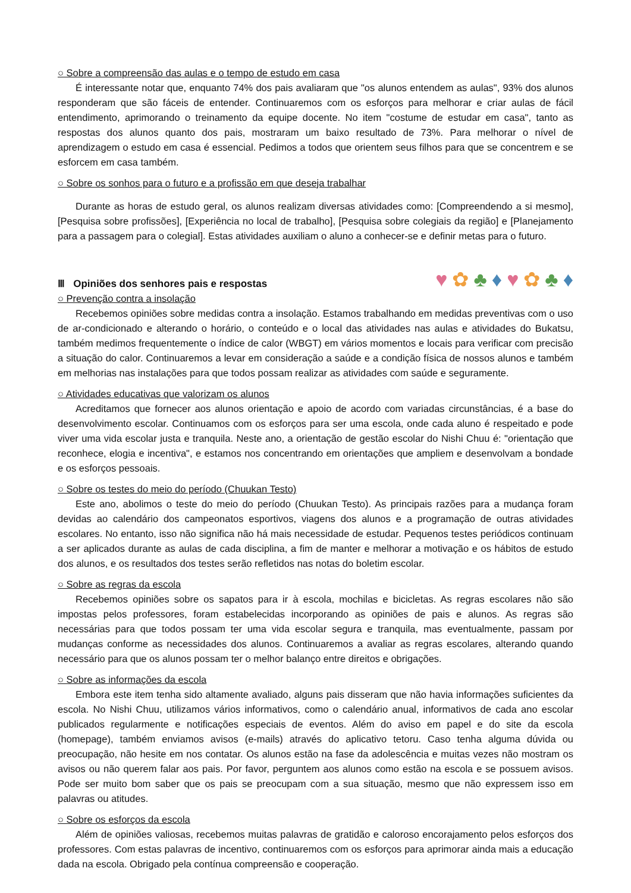○ Sobre a compreensão das aulas e o tempo de estudo em casa
É interessante notar que, enquanto 74% dos pais avaliaram que "os alunos entendem as aulas", 93% dos alunos responderam que são fáceis de entender. Continuaremos com os esforços para melhorar e criar aulas de fácil entendimento, aprimorando o treinamento da equipe docente. No item "costume de estudar em casa", tanto as respostas dos alunos quanto dos pais, mostraram um baixo resultado de 73%. Para melhorar o nível de aprendizagem o estudo em casa é essencial. Pedimos a todos que orientem seus filhos para que se concentrem e se esforcem em casa também.
○ Sobre os sonhos para o futuro e a profissão em que deseja trabalhar
Durante as horas de estudo geral, os alunos realizam diversas atividades como: [Compreendendo a si mesmo], [Pesquisa sobre profissões], [Experiência no local de trabalho], [Pesquisa sobre colegiais da região] e [Planejamento para a passagem para o colegial]. Estas atividades auxiliam o aluno a conhecer-se e definir metas para o futuro.
Ⅲ Opiniões dos senhores pais e respostas
♥ ✿ ♣ ♦ ♥ ✿ ♣ ♦
○ Prevenção contra a insolação
Recebemos opiniões sobre medidas contra a insolação. Estamos trabalhando em medidas preventivas com o uso de ar-condicionado e alterando o horário, o conteúdo e o local das atividades nas aulas e atividades do Bukatsu, também medimos frequentemente o índice de calor (WBGT) em vários momentos e locais para verificar com precisão a situação do calor. Continuaremos a levar em consideração a saúde e a condição física de nossos alunos e também em melhorias nas instalações para que todos possam realizar as atividades com saúde e seguramente.
○ Atividades educativas que valorizam os alunos
Acreditamos que fornecer aos alunos orientação e apoio de acordo com variadas circunstâncias, é a base do desenvolvimento escolar. Continuamos com os esforços para ser uma escola, onde cada aluno é respeitado e pode viver uma vida escolar justa e tranquila. Neste ano, a orientação de gestão escolar do Nishi Chuu é: "orientação que reconhece, elogia e incentiva", e estamos nos concentrando em orientações que ampliem e desenvolvam a bondade e os esforços pessoais.
○ Sobre os testes do meio do período (Chuukan Testo)
Este ano, abolimos o teste do meio do período (Chuukan Testo). As principais razões para a mudança foram devidas ao calendário dos campeonatos esportivos, viagens dos alunos e a programação de outras atividades escolares. No entanto, isso não significa não há mais necessidade de estudar. Pequenos testes periódicos continuam a ser aplicados durante as aulas de cada disciplina, a fim de manter e melhorar a motivação e os hábitos de estudo dos alunos, e os resultados dos testes serão refletidos nas notas do boletim escolar.
○ Sobre as regras da escola
Recebemos opiniões sobre os sapatos para ir à escola, mochilas e bicicletas. As regras escolares não são impostas pelos professores, foram estabelecidas incorporando as opiniões de pais e alunos. As regras são necessárias para que todos possam ter uma vida escolar segura e tranquila, mas eventualmente, passam por mudanças conforme as necessidades dos alunos. Continuaremos a avaliar as regras escolares, alterando quando necessário para que os alunos possam ter o melhor balanço entre direitos e obrigações.
○ Sobre as informações da escola
Embora este item tenha sido altamente avaliado, alguns pais disseram que não havia informações suficientes da escola. No Nishi Chuu, utilizamos vários informativos, como o calendário anual, informativos de cada ano escolar publicados regularmente e notificações especiais de eventos. Além do aviso em papel e do site da escola (homepage), também enviamos avisos (e-mails) através do aplicativo tetoru. Caso tenha alguma dúvida ou preocupação, não hesite em nos contatar. Os alunos estão na fase da adolescência e muitas vezes não mostram os avisos ou não querem falar aos pais. Por favor, perguntem aos alunos como estão na escola e se possuem avisos. Pode ser muito bom saber que os pais se preocupam com a sua situação, mesmo que não expressem isso em palavras ou atitudes.
○ Sobre os esforços da escola
Além de opiniões valiosas, recebemos muitas palavras de gratidão e caloroso encorajamento pelos esforços dos professores. Com estas palavras de incentivo, continuaremos com os esforços para aprimorar ainda mais a educação dada na escola. Obrigado pela contínua compreensão e cooperação.